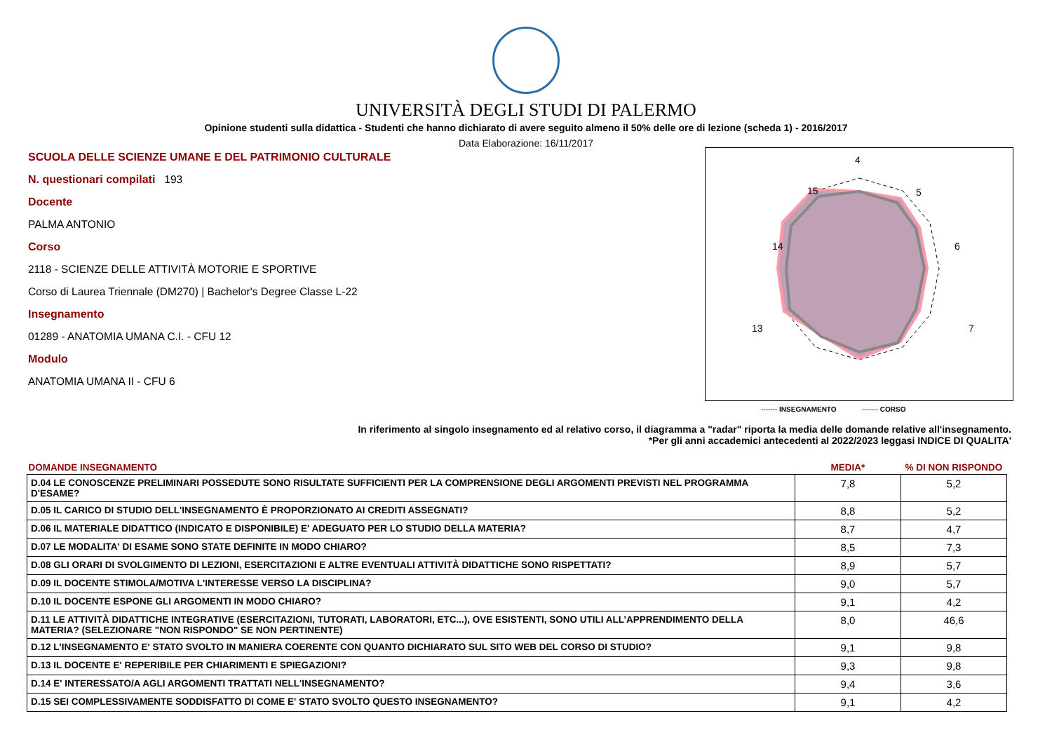UNIVERSITÀ DEGLI STUDI DI PALERMO
Opinione studenti sulla didattica - Studenti che hanno dichiarato di avere seguito almeno il 50% delle ore di lezione (scheda 1) - 2016/2017
Data Elaborazione: 16/11/2017
SCUOLA DELLE SCIENZE UMANE E DEL PATRIMONIO CULTURALE
N. questionari compilati 193
Docente
PALMA ANTONIO
Corso
2118 - SCIENZE DELLE ATTIVITÀ MOTORIE E SPORTIVE
Corso di Laurea Triennale (DM270) | Bachelor's Degree Classe L-22
Insegnamento
01289 - ANATOMIA UMANA C.I. - CFU 12
Modulo
ANATOMIA UMANA II - CFU 6
4
5
6
7
13
14
15
------- INSEGNAMENTO ------- CORSO
In riferimento al singolo insegnamento ed al relativo corso, il diagramma a "radar" riporta la media delle domande relative all'insegnamento.
*Per gli anni accademici antecedenti al 2022/2023 leggasi INDICE DI QUALITA'
| DOMANDE INSEGNAMENTO | MEDIA* | % DI NON RISPONDO |
| --- | --- | --- |
| D.04 LE CONOSCENZE PRELIMINARI POSSEDUTE SONO RISULTATE SUFFICIENTI PER LA COMPRENSIONE DEGLI ARGOMENTI PREVISTI NEL PROGRAMMA D'ESAME? | 7,8 | 5,2 |
| D.05 IL CARICO DI STUDIO DELL'INSEGNAMENTO È PROPORZIONATO AI CREDITI ASSEGNATI? | 8,8 | 5,2 |
| D.06 IL MATERIALE DIDATTICO (INDICATO E DISPONIBILE) E' ADEGUATO PER LO STUDIO DELLA MATERIA? | 8,7 | 4,7 |
| D.07 LE MODALITA' DI ESAME SONO STATE DEFINITE IN MODO CHIARO? | 8,5 | 7,3 |
| D.08 GLI ORARI DI SVOLGIMENTO DI LEZIONI, ESERCITAZIONI E ALTRE EVENTUALI ATTIVITÀ DIDATTICHE SONO RISPETTATI? | 8,9 | 5,7 |
| D.09 IL DOCENTE STIMOLA/MOTIVA L'INTERESSE VERSO LA DISCIPLINA? | 9,0 | 5,7 |
| D.10 IL DOCENTE ESPONE GLI ARGOMENTI IN MODO CHIARO? | 9,1 | 4,2 |
| D.11 LE ATTIVITÀ DIDATTICHE INTEGRATIVE (ESERCITAZIONI, TUTORATI, LABORATORI, ETC...), OVE ESISTENTI, SONO UTILI ALL’APPRENDIMENTO DELLA MATERIA? (SELEZIONARE "NON RISPONDO" SE NON PERTINENTE) | 8,0 | 46,6 |
| D.12 L'INSEGNAMENTO E' STATO SVOLTO IN MANIERA COERENTE CON QUANTO DICHIARATO SUL SITO WEB DEL CORSO DI STUDIO? | 9,1 | 9,8 |
| D.13 IL DOCENTE E' REPERIBILE PER CHIARIMENTI E SPIEGAZIONI? | 9,3 | 9,8 |
| D.14 E' INTERESSATO/A AGLI ARGOMENTI TRATTATI NELL'INSEGNAMENTO? | 9,4 | 3,6 |
| D.15 SEI COMPLESSIVAMENTE SODDISFATTO DI COME E' STATO SVOLTO QUESTO INSEGNAMENTO? | 9,1 | 4,2 |